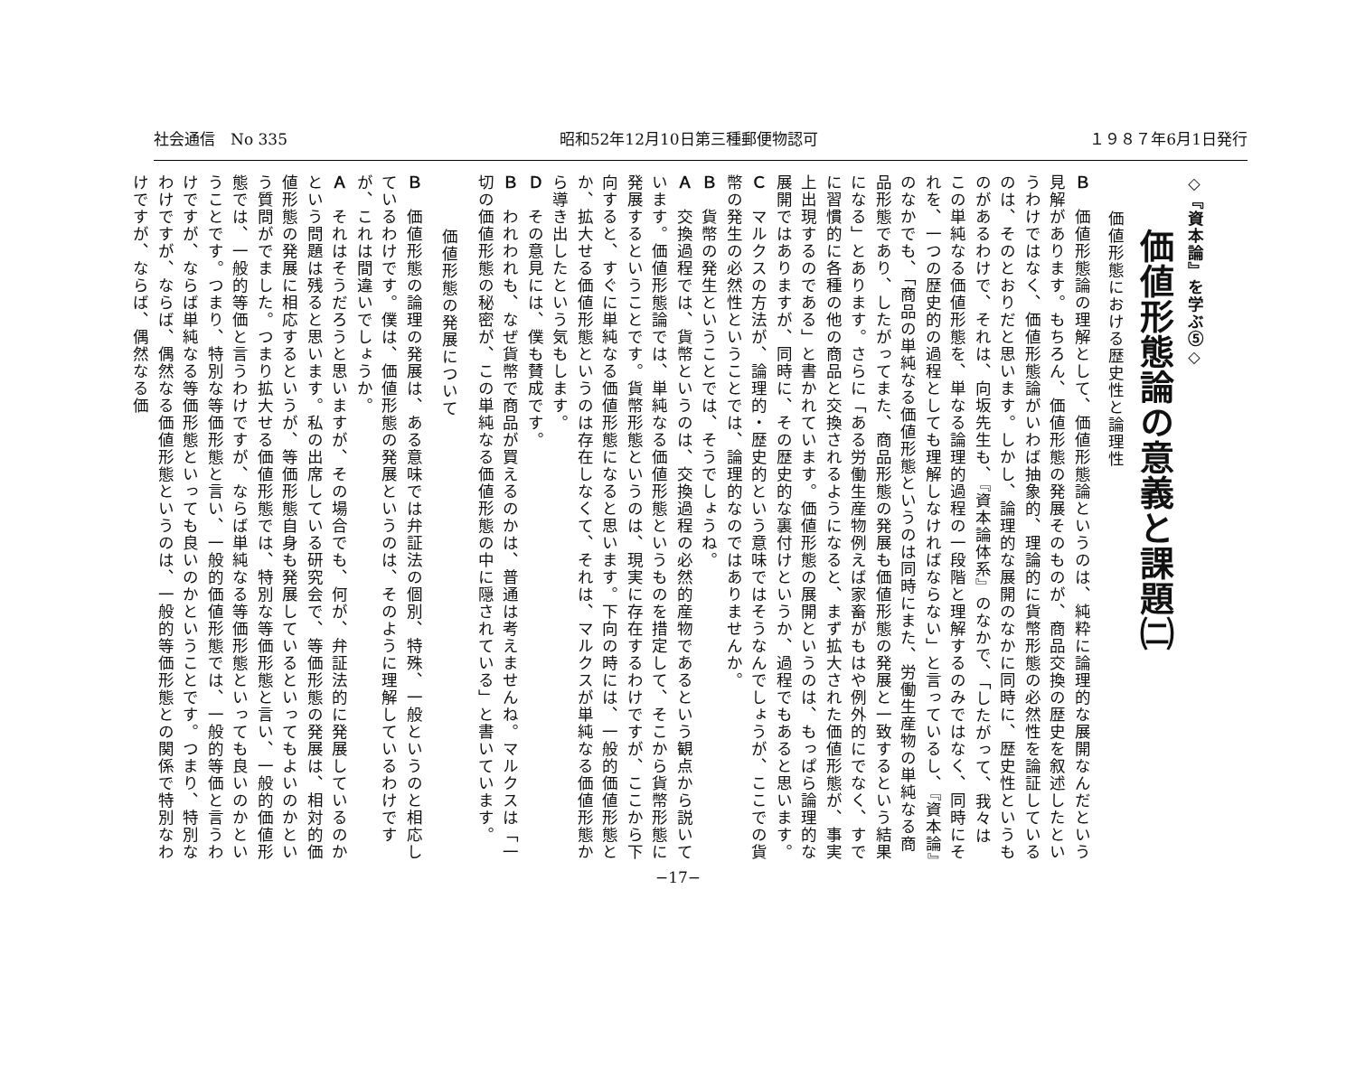社会通信　No 335 昭和52年12月10日第三種郵便物認可 １９８７年6月1日発行
◇『資本論』を学ぶ⑤◇
価値形態論の意義と課題㈡
価値形態における歴史性と論理性
Ｂ　価値形態論の理解として、価値形態論というのは、純粋に論理的な展開なんだという見解があります。もちろん、価値形態の発展そのものが、商品交換の歴史を叙述したというわけではなく、価値形態論がいわば抽象的、理論的に貨幣形態の必然性を論証しているのは、そのとおりだと思います。しかし、論理的な展開のなかに同時に、歴史性というものがあるわけで、それは、向坂先生も、『資本論体系』のなかで、「したがって、我々はこの単純なる価値形態を、単なる論理的過程の一段階と理解するのみではなく、同時にそれを、一つの歴史的の過程としても理解しなければならない」と言っているし、『資本論』のなかでも、「商品の単純なる価値形態というのは同時にまた、労働生産物の単純なる商品形態であり、したがってまた、商品形態の発展も価値形態の発展と一致するという結果になる」とあります。さらに「ある労働生産物例えば家畜がもはや例外的にでなく、すでに習慣的に各種の他の商品と交換されるようになると、まず拡大された価値形態が、事実上出現するのである」と書かれています。価値形態の展開というのは、もっぱら論理的な展開ではありますが、同時に、その歴史的な裏付けというか、過程でもあると思います。
Ｃ　マルクスの方法が、論理的・歴史的という意味ではそうなんでしょうが、ここでの貨幣の発生の必然性ということでは、論理的なのではありませんか。
Ｂ　貨幣の発生ということでは、そうでしょうね。
Ａ　交換過程では、貨幣というのは、交換過程の必然的産物であるという観点から説いています。価値形態論では、単純なる価値形態というものを措定して、そこから貨幣形態に発展するということです。貨幣形態というのは、現実に存在するわけですが、ここから下向すると、すぐに単純なる価値形態になると思います。下向の時には、一般的価値形態とか、拡大せる価値形態というのは存在しなくて、それは、マルクスが単純なる価値形態から導き出したという気もします。
Ｄ　その意見には、僕も賛成です。
Ｂ　われわれも、なぜ貨幣で商品が買えるのかは、普通は考えませんね。マルクスは「一切の価値形態の秘密が、この単純なる価値形態の中に隠されている」と書いています。
価値形態の発展について
Ｂ　価値形態の論理の発展は、ある意味では弁証法の個別、特殊、一般というのと相応しているわけです。僕は、価値形態の発展というのは、そのように理解しているわけですが、これは間違いでしょうか。
Ａ　それはそうだろうと思いますが、その場合でも、何が、弁証法的に発展しているのかという問題は残ると思います。私の出席している研究会で、等価形態の発展は、相対的価値形態の発展に相応するというが、等価形態自身も発展しているといってもよいのかという質問がでました。つまり拡大せる価値形態では、特別な等価形態と言い、一般的価値形態では、一般的等価と言うわけですが、ならば単純なる等価形態といっても良いのかということです。つまり、特別な等価形態と言い、一般的価値形態では、一般的等価と言うわけですが、ならば単純なる等価形態といっても良いのかということです。つまり、特別なわけですが、ならば、偶然なる価値形態というのは、一般的等価形態との関係で特別なわけですが、ならば、偶然なる価
−17−